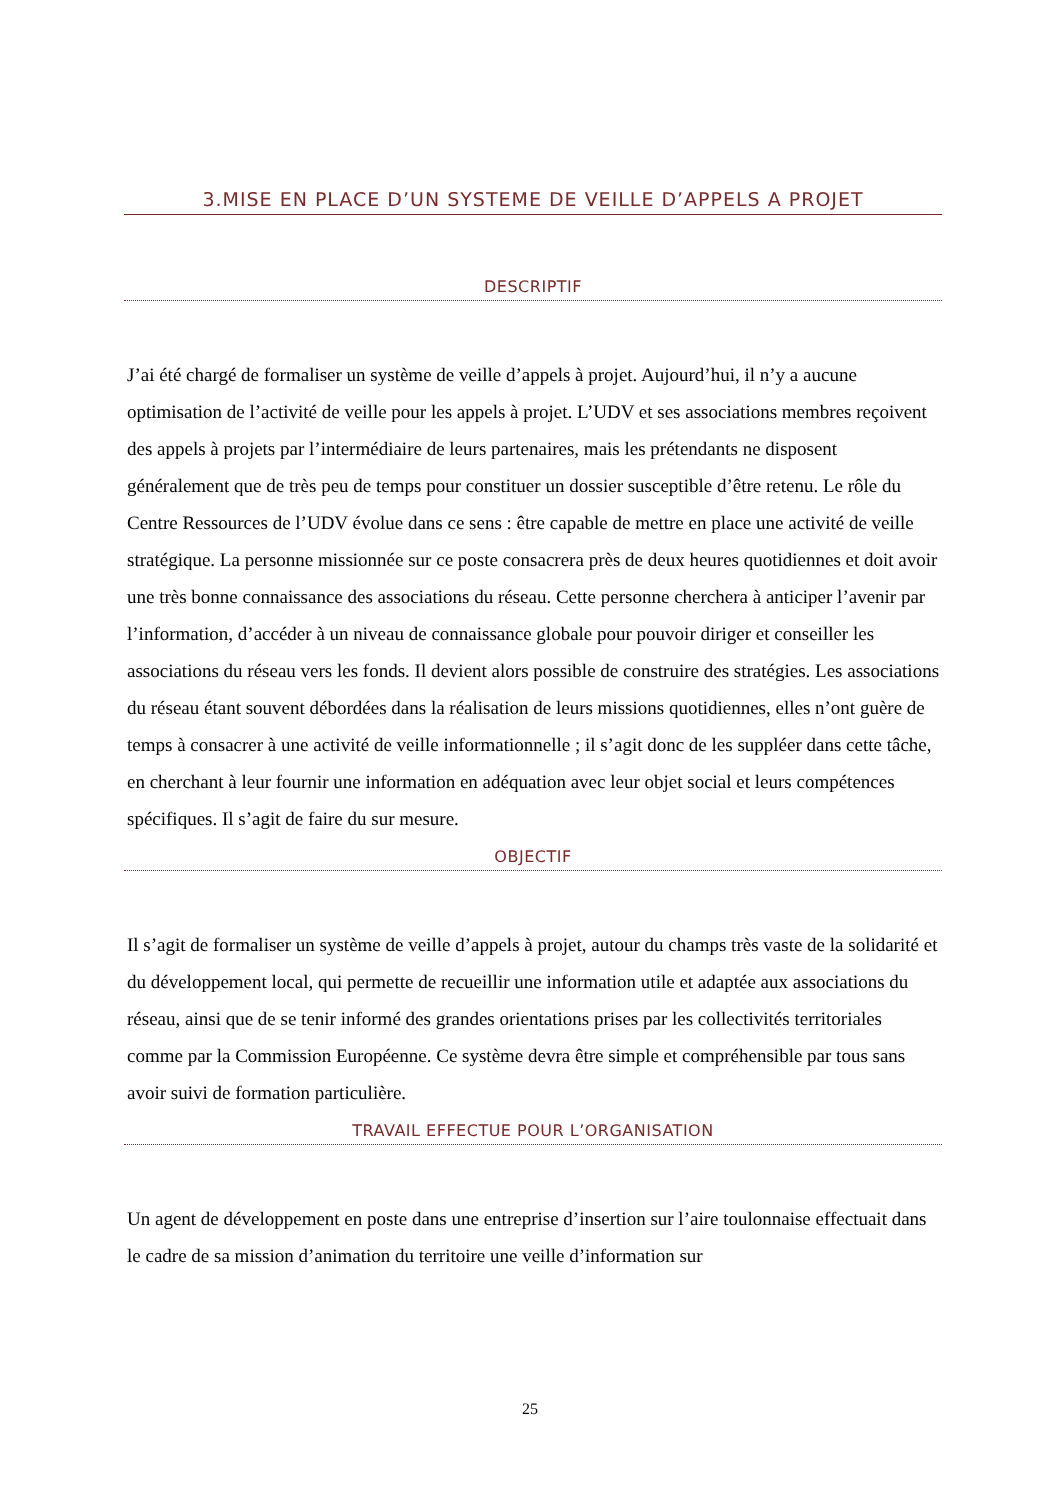3.MISE EN PLACE D’UN SYSTEME DE VEILLE D’APPELS A PROJET
DESCRIPTIF
J’ai été chargé de formaliser un système de veille d’appels à projet. Aujourd’hui, il n’y a aucune optimisation de l’activité de veille pour les appels à projet. L’UDV et ses associations membres reçoivent des appels à projets par l’intermédiaire de leurs partenaires, mais les prétendants ne disposent généralement que de très peu de temps pour constituer un dossier susceptible d’être retenu. Le rôle du Centre Ressources de l’UDV évolue dans ce sens : être capable de mettre en place une activité de veille stratégique. La personne missionnée sur ce poste consacrera près de deux heures quotidiennes et doit avoir une très bonne connaissance des associations du réseau. Cette personne cherchera à anticiper l’avenir par l’information, d’accéder à un niveau de connaissance globale pour pouvoir diriger et conseiller les associations du réseau vers les fonds. Il devient alors possible de construire des stratégies. Les associations du réseau étant souvent débordées dans la réalisation de leurs missions quotidiennes, elles n’ont guère de temps à consacrer à une activité de veille informationnelle ; il s’agit donc de les suppléer dans cette tâche, en cherchant à leur fournir une information en adéquation avec leur objet social et leurs compétences spécifiques. Il s’agit de faire du sur mesure.
OBJECTIF
Il s’agit de formaliser un système de veille d’appels à projet, autour du champs très vaste de la solidarité et du développement local, qui permette de recueillir une information utile et adaptée aux associations du réseau, ainsi que de se tenir informé des grandes orientations prises par les collectivités territoriales comme par la Commission Européenne. Ce système devra être simple et compréhensible par tous sans avoir suivi de formation particulière.
TRAVAIL EFFECTUE POUR L’ORGANISATION
Un agent de développement en poste dans une entreprise d’insertion sur l’aire toulonnaise effectuait dans le cadre de sa mission d’animation du territoire une veille d’information sur
25